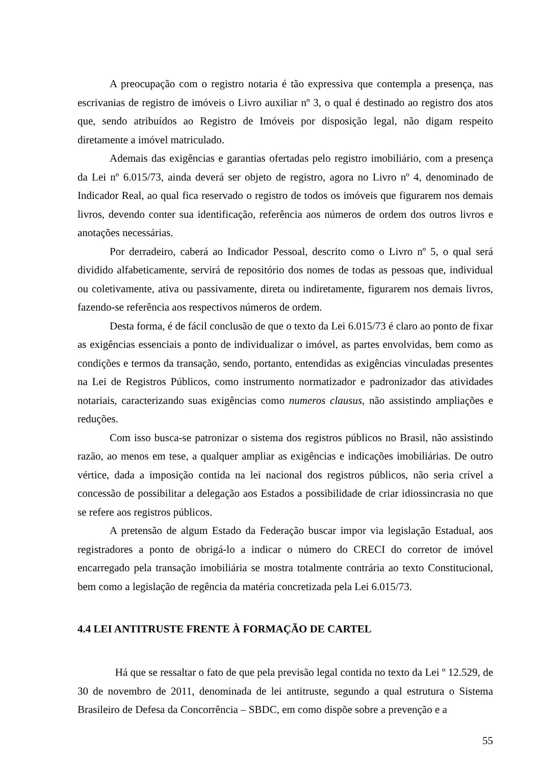A preocupação com o registro notaria é tão expressiva que contempla a presença, nas escrivanias de registro de imóveis o Livro auxiliar nº 3, o qual é destinado ao registro dos atos que, sendo atribuídos ao Registro de Imóveis por disposição legal, não digam respeito diretamente a imóvel matriculado.
Ademais das exigências e garantias ofertadas pelo registro imobiliário, com a presença da Lei nº 6.015/73, ainda deverá ser objeto de registro, agora no Livro nº 4, denominado de Indicador Real, ao qual fica reservado o registro de todos os imóveis que figurarem nos demais livros, devendo conter sua identificação, referência aos números de ordem dos outros livros e anotações necessárias.
Por derradeiro, caberá ao Indicador Pessoal, descrito como o Livro nº 5, o qual será dividido alfabeticamente, servirá de repositório dos nomes de todas as pessoas que, individual ou coletivamente, ativa ou passivamente, direta ou indiretamente, figurarem nos demais livros, fazendo-se referência aos respectivos números de ordem.
Desta forma, é de fácil conclusão de que o texto da Lei 6.015/73 é claro ao ponto de fixar as exigências essenciais a ponto de individualizar o imóvel, as partes envolvidas, bem como as condições e termos da transação, sendo, portanto, entendidas as exigências vinculadas presentes na Lei de Registros Públicos, como instrumento normatizador e padronizador das atividades notariais, caracterizando suas exigências como numeros clausus, não assistindo ampliações e reduções.
Com isso busca-se patronizar o sistema dos registros públicos no Brasil, não assistindo razão, ao menos em tese, a qualquer ampliar as exigências e indicações imobiliárias. De outro vértice, dada a imposição contida na lei nacional dos registros públicos, não seria crível a concessão de possibilitar a delegação aos Estados a possibilidade de criar idiossincrasia no que se refere aos registros públicos.
A pretensão de algum Estado da Federação buscar impor via legislação Estadual, aos registradores a ponto de obrigá-lo a indicar o número do CRECI do corretor de imóvel encarregado pela transação imobiliária se mostra totalmente contrária ao texto Constitucional, bem como a legislação de regência da matéria concretizada pela Lei 6.015/73.
4.4 LEI ANTITRUSTE FRENTE À FORMAÇÃO DE CARTEL
Há que se ressaltar o fato de que pela previsão legal contida no texto da Lei º 12.529, de 30 de novembro de 2011, denominada de lei antitruste, segundo a qual estrutura o Sistema Brasileiro de Defesa da Concorrência – SBDC, em como dispõe sobre a prevenção e a
55